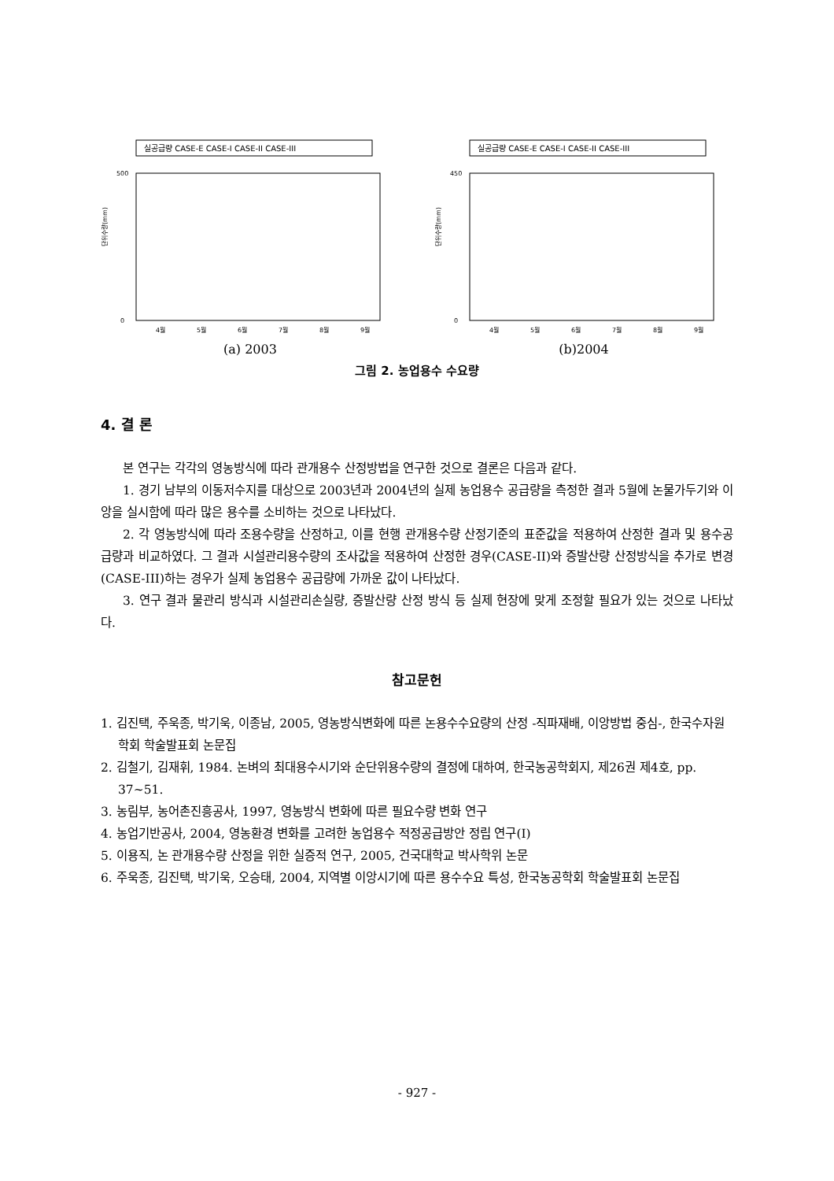실공급량 CASE-E CASE-I CASE-II CASE-III
단위수량(mm)
0
500
4월
5월
6월
7월
8월
9월
(a) 2003
실공급량 CASE-E CASE-I CASE-II CASE-III
단위수량(mm)
0
450
4월
5월
6월
7월
8월
9월
(b)2004
그림 2. 농업용수 수요량
4. 결 론
본 연구는 각각의 영농방식에 따라 관개용수 산정방법을 연구한 것으로 결론은 다음과 같다.
1. 경기 남부의 이동저수지를 대상으로 2003년과 2004년의 실제 농업용수 공급량을 측정한 결과 5월에 논물가두기와 이앙을 실시함에 따라 많은 용수를 소비하는 것으로 나타났다.
2. 각 영농방식에 따라 조용수량을 산정하고, 이를 현행 관개용수량 산정기준의 표준값을 적용하여 산정한 결과 및 용수공급량과 비교하였다. 그 결과 시설관리용수량의 조사값을 적용하여 산정한 경우(CASE-II)와 증발산량 산정방식을 추가로 변경(CASE-III)하는 경우가 실제 농업용수 공급량에 가까운 값이 나타났다.
3. 연구 결과 물관리 방식과 시설관리손실량, 증발산량 산정 방식 등 실제 현장에 맞게 조정할 필요가 있는 것으로 나타났다.
참고문헌
1. 김진택, 주욱종, 박기욱, 이종남, 2005, 영농방식변화에 따른 논용수수요량의 산정 -직파재배, 이앙방법 중심-, 한국수자원학회 학술발표회 논문집
2. 김철기, 김재휘, 1984. 논벼의 최대용수시기와 순단위용수량의 결정에 대하여, 한국농공학회지, 제26권 제4호, pp. 37~51.
3. 농림부, 농어촌진흥공사, 1997, 영농방식 변화에 따른 필요수량 변화 연구
4. 농업기반공사, 2004, 영농환경 변화를 고려한 농업용수 적정공급방안 정립 연구(I)
5. 이용직, 논 관개용수량 산정을 위한 실증적 연구, 2005, 건국대학교 박사학위 논문
6. 주욱종, 김진택, 박기욱, 오승태, 2004, 지역별 이앙시기에 따른 용수수요 특성, 한국농공학회 학술발표회 논문집
- 927 -